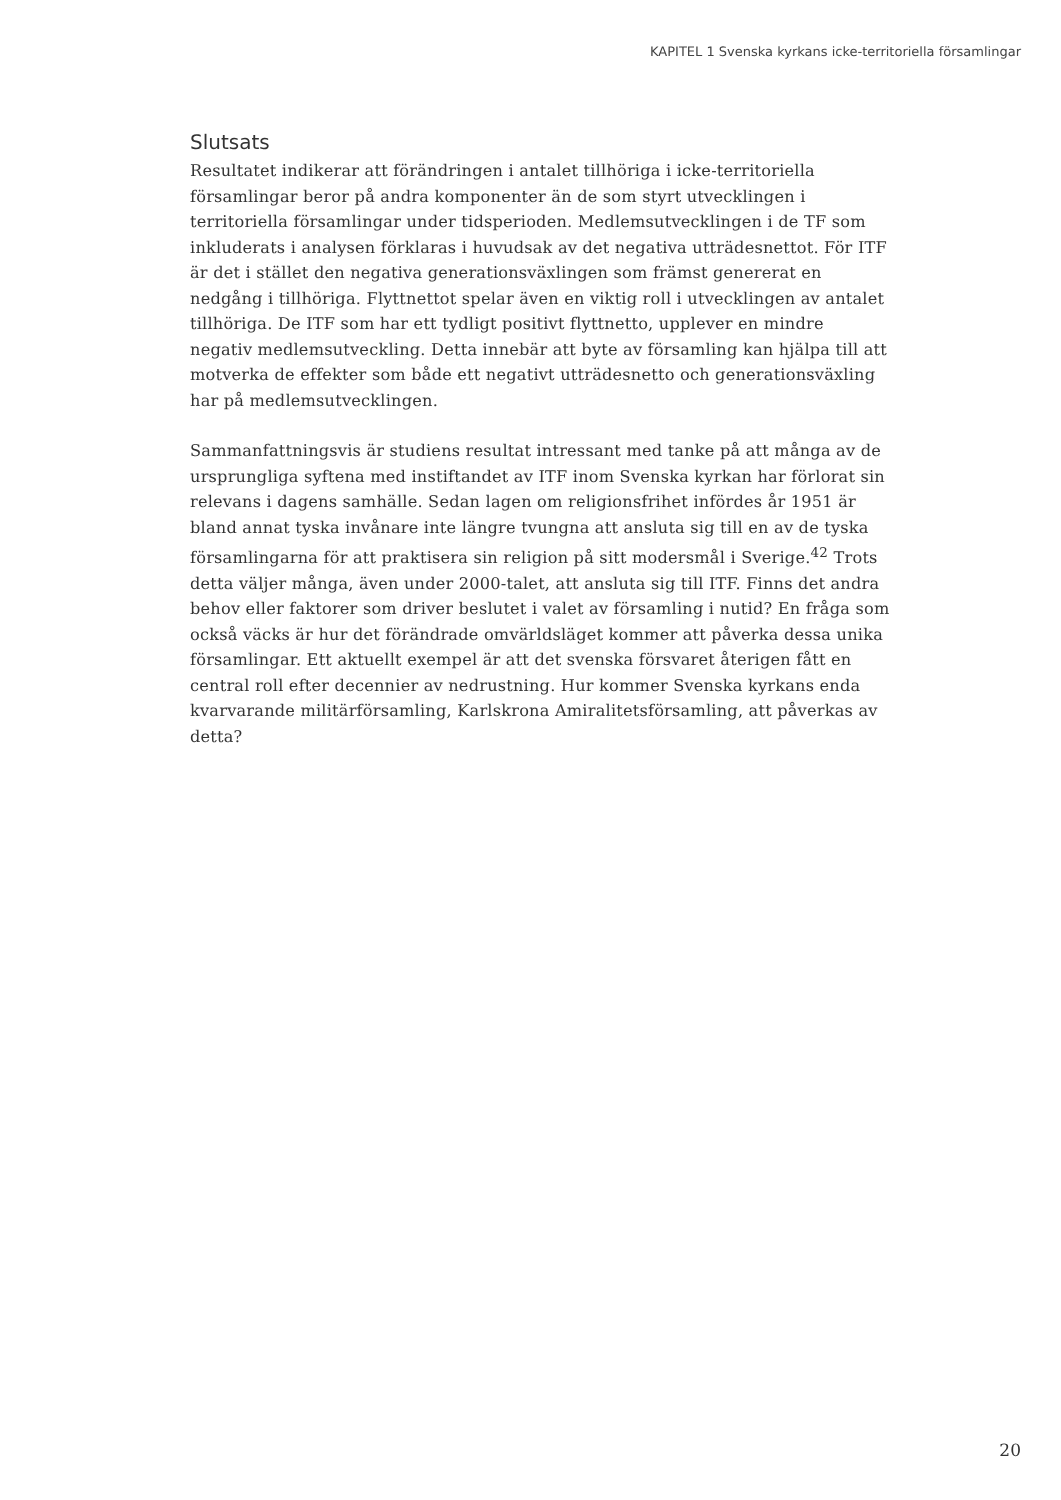KAPITEL 1 Svenska kyrkans icke-territoriella församlingar
Slutsats
Resultatet indikerar att förändringen i antalet tillhöriga i icke-territoriella församlingar beror på andra komponenter än de som styrt utvecklingen i territoriella församlingar under tidsperioden. Medlemsutvecklingen i de TF som inkluderats i analysen förklaras i huvudsak av det negativa utträdesnettot. För ITF är det i stället den negativa generationsväxlingen som främst genererat en nedgång i tillhöriga. Flyttnettot spelar även en viktig roll i utvecklingen av antalet tillhöriga. De ITF som har ett tydligt positivt flyttnetto, upplever en mindre negativ medlemsutveckling. Detta innebär att byte av församling kan hjälpa till att motverka de effekter som både ett negativt utträdesnetto och generationsväxling har på medlemsutvecklingen.
Sammanfattningsvis är studiens resultat intressant med tanke på att många av de ursprungliga syftena med instiftandet av ITF inom Svenska kyrkan har förlorat sin relevans i dagens samhälle. Sedan lagen om religionsfrihet infördes år 1951 är bland annat tyska invånare inte längre tvungna att ansluta sig till en av de tyska församlingarna för att praktisera sin religion på sitt modersmål i Sverige.<sup>42</sup> Trots detta väljer många, även under 2000-talet, att ansluta sig till ITF. Finns det andra behov eller faktorer som driver beslutet i valet av församling i nutid? En fråga som också väcks är hur det förändrade omvärldsläget kommer att påverka dessa unika församlingar. Ett aktuellt exempel är att det svenska försvaret återigen fått en central roll efter decennier av nedrustning. Hur kommer Svenska kyrkans enda kvarvarande militärförsamling, Karlskrona Amiralitetsförsamling, att påverkas av detta?
20